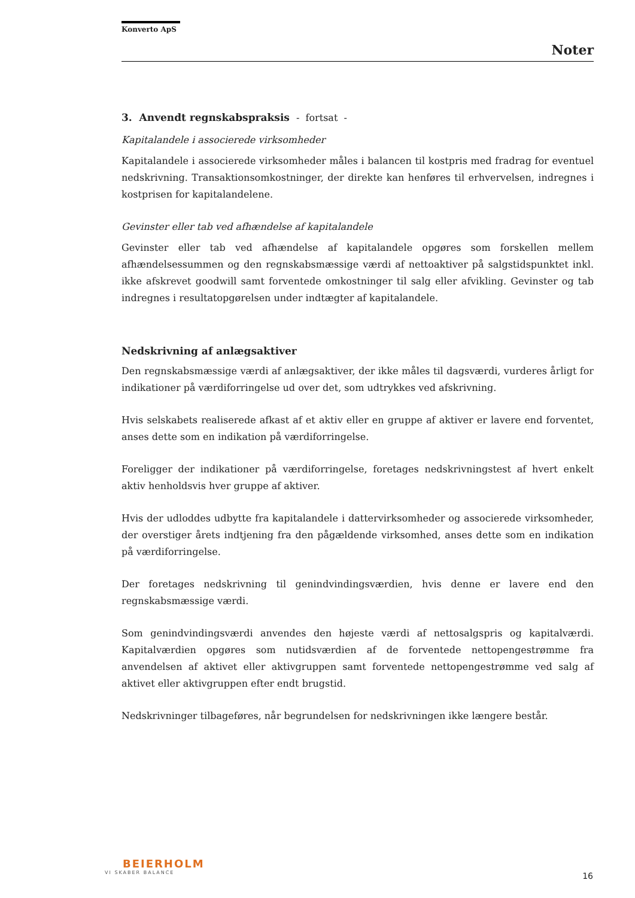Konverto ApS
Noter
3. Anvendt regnskabspraksis - fortsat -
Kapitalandele i associerede virksomheder
Kapitalandele i associerede virksomheder måles i balancen til kostpris med fradrag for eventuel nedskrivning. Transaktionsomkostninger, der direkte kan henføres til erhvervelsen, indregnes i kostprisen for kapitalandelene.
Gevinster eller tab ved afhændelse af kapitalandele
Gevinster eller tab ved afhændelse af kapitalandele opgøres som forskellen mellem afhændelsessummen og den regnskabsmæssige værdi af nettoaktiver på salgstidspunktet inkl. ikke afskrevet goodwill samt forventede omkostninger til salg eller afvikling. Gevinster og tab indregnes i resultatopgørelsen under indtægter af kapitalandele.
Nedskrivning af anlægsaktiver
Den regnskabsmæssige værdi af anlægsaktiver, der ikke måles til dagsværdi, vurderes årligt for indikationer på værdiforringelse ud over det, som udtrykkes ved afskrivning.
Hvis selskabets realiserede afkast af et aktiv eller en gruppe af aktiver er lavere end forventet, anses dette som en indikation på værdiforringelse.
Foreligger der indikationer på værdiforringelse, foretages nedskrivningstest af hvert enkelt aktiv henholdsvis hver gruppe af aktiver.
Hvis der udloddes udbytte fra kapitalandele i dattervirksomheder og associerede virksomheder, der overstiger årets indtjening fra den pågældende virksomhed, anses dette som en indikation på værdiforringelse.
Der foretages nedskrivning til genindvindingsværdien, hvis denne er lavere end den regnskabsmæssige værdi.
Som genindvindingsværdi anvendes den højeste værdi af nettosalgspris og kapitalværdi. Kapitalværdien opgøres som nutidsværdien af de forventede nettopengestrømme fra anvendelsen af aktivet eller aktivgruppen samt forventede nettopengestrømme ved salg af aktivet eller aktivgruppen efter endt brugstid.
Nedskrivninger tilbageføres, når begrundelsen for nedskrivningen ikke længere består.
BEIERHOLM
VI SKABER BALANCE
16